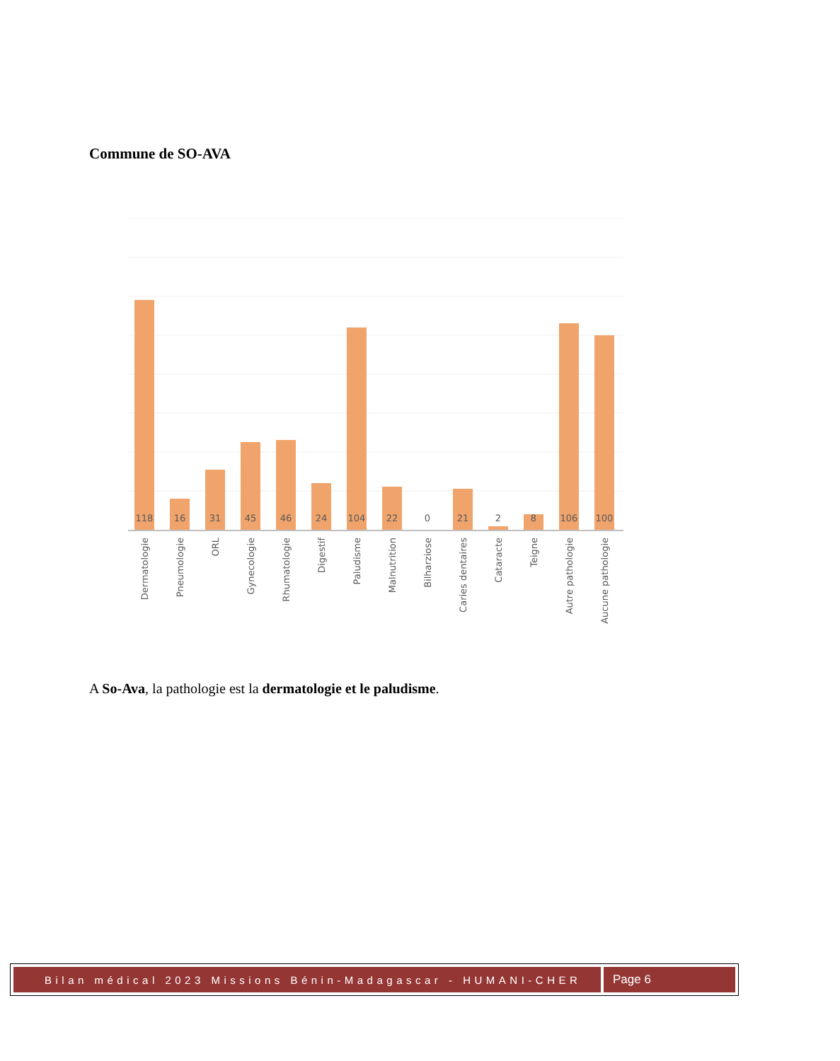Commune de SO-AVA
118
16
31
45
46
24
104
22
0
21
2
8
106
100
Dermatologie
Pneumologie
ORL
Gynecologie
Rhumatologie
Digestif
Paludisme
Malnutrition
Bilharziose
Caries dentaires
Cataracte
Teigne
Autre pathologie
Aucune pathologie
A So-Ava, la pathologie est la dermatologie et le paludisme.
Bilan médical 2023 Missions Bénin-Madagascar - HUMANI-CHER
Page 6